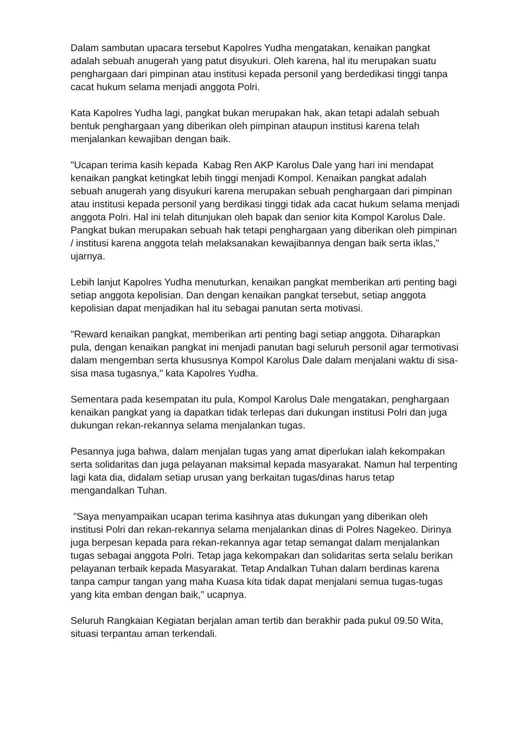Dalam sambutan upacara tersebut Kapolres Yudha mengatakan, kenaikan pangkat adalah sebuah anugerah yang patut disyukuri. Oleh karena, hal itu merupakan suatu penghargaan dari pimpinan atau institusi kepada personil yang berdedikasi tinggi tanpa cacat hukum selama menjadi anggota Polri.
Kata Kapolres Yudha lagi, pangkat bukan merupakan hak, akan tetapi adalah sebuah bentuk penghargaan yang diberikan oleh pimpinan ataupun institusi karena telah menjalankan kewajiban dengan baik.
"Ucapan terima kasih kepada Kabag Ren AKP Karolus Dale yang hari ini mendapat kenaikan pangkat ketingkat lebih tinggi menjadi Kompol. Kenaikan pangkat adalah sebuah anugerah yang disyukuri karena merupakan sebuah penghargaan dari pimpinan atau institusi kepada personil yang berdikasi tinggi tidak ada cacat hukum selama menjadi anggota Polri. Hal ini telah ditunjukan oleh bapak dan senior kita Kompol Karolus Dale. Pangkat bukan merupakan sebuah hak tetapi penghargaan yang diberikan oleh pimpinan / institusi karena anggota telah melaksanakan kewajibannya dengan baik serta iklas," ujarnya.
Lebih lanjut Kapolres Yudha menuturkan, kenaikan pangkat memberikan arti penting bagi setiap anggota kepolisian. Dan dengan kenaikan pangkat tersebut, setiap anggota kepolisian dapat menjadikan hal itu sebagai panutan serta motivasi.
"Reward kenaikan pangkat, memberikan arti penting bagi setiap anggota. Diharapkan pula, dengan kenaikan pangkat ini menjadi panutan bagi seluruh personil agar termotivasi dalam mengemban serta khususnya Kompol Karolus Dale dalam menjalani waktu di sisa-sisa masa tugasnya," kata Kapolres Yudha.
Sementara pada kesempatan itu pula, Kompol Karolus Dale mengatakan, penghargaan kenaikan pangkat yang ia dapatkan tidak terlepas dari dukungan institusi Polri dan juga dukungan rekan-rekannya selama menjalankan tugas.
Pesannya juga bahwa, dalam menjalan tugas yang amat diperlukan ialah kekompakan serta solidaritas dan juga pelayanan maksimal kepada masyarakat. Namun hal terpenting lagi kata dia, didalam setiap urusan yang berkaitan tugas/dinas harus tetap mengandalkan Tuhan.
"Saya menyampaikan ucapan terima kasihnya atas dukungan yang diberikan oleh institusi Polri dan rekan-rekannya selama menjalankan dinas di Polres Nagekeo. Dirinya juga berpesan kepada para rekan-rekannya agar tetap semangat dalam menjalankan tugas sebagai anggota Polri. Tetap jaga kekompakan dan solidaritas serta selalu berikan pelayanan terbaik kepada Masyarakat. Tetap Andalkan Tuhan dalam berdinas karena tanpa campur tangan yang maha Kuasa kita tidak dapat menjalani semua tugas-tugas yang kita emban dengan baik," ucapnya.
Seluruh Rangkaian Kegiatan berjalan aman tertib dan berakhir pada pukul 09.50 Wita, situasi terpantau aman terkendali.